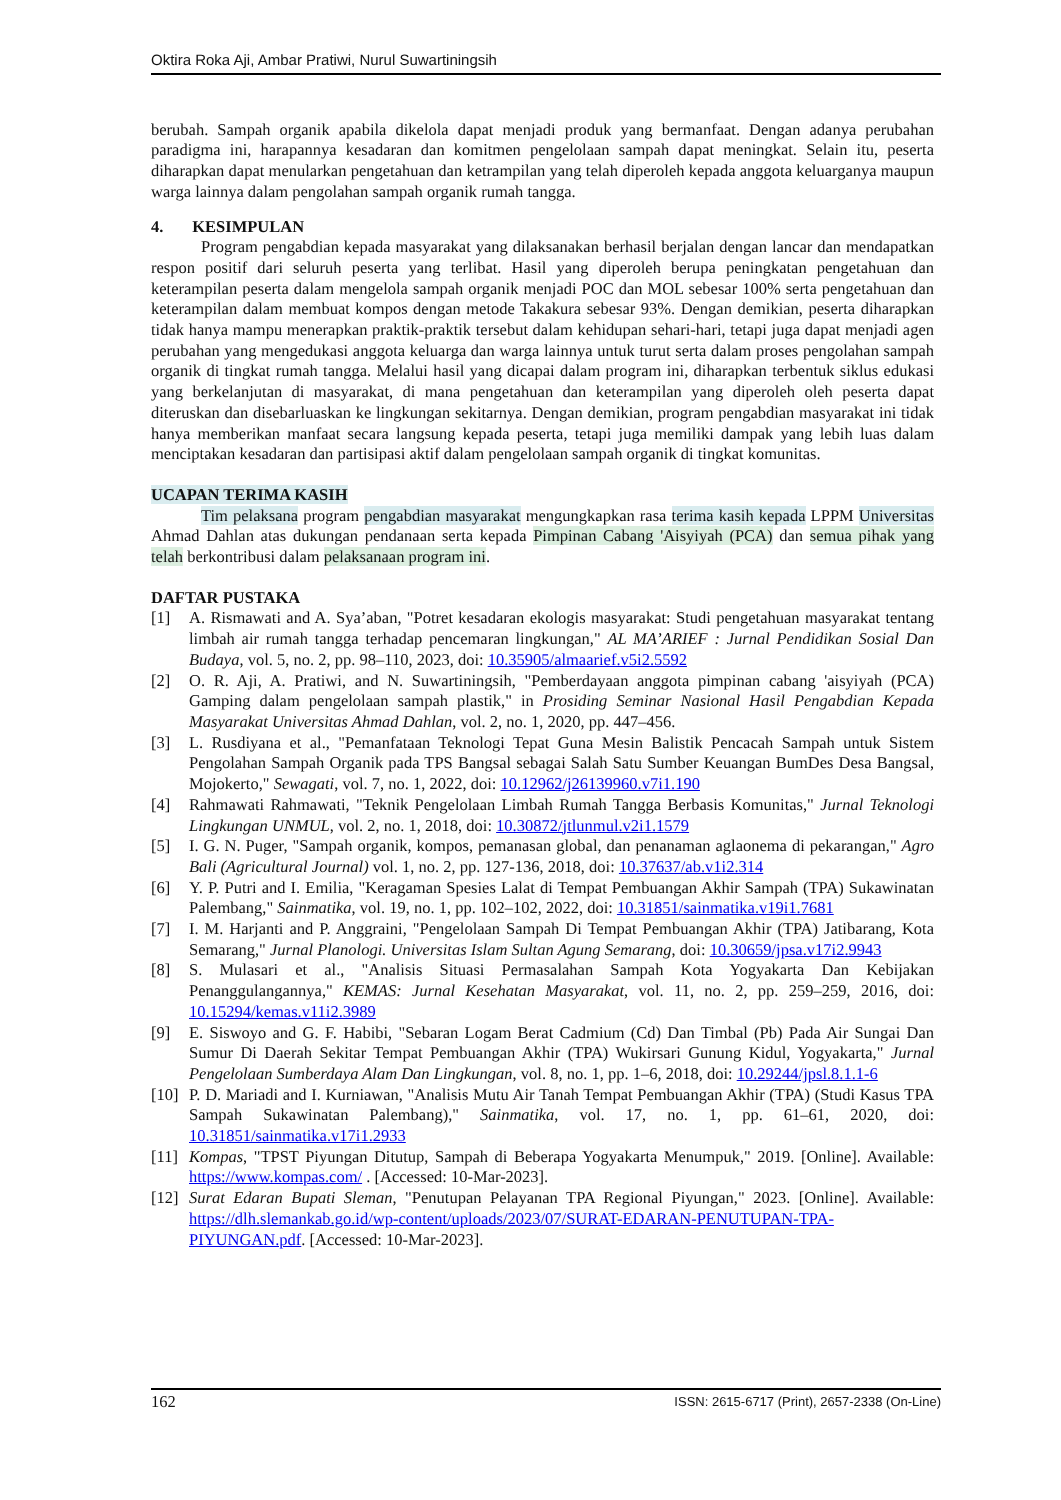Oktira Roka Aji, Ambar Pratiwi, Nurul Suwartiningsih
berubah. Sampah organik apabila dikelola dapat menjadi produk yang bermanfaat. Dengan adanya perubahan paradigma ini, harapannya kesadaran dan komitmen pengelolaan sampah dapat meningkat. Selain itu, peserta diharapkan dapat menularkan pengetahuan dan ketrampilan yang telah diperoleh kepada anggota keluarganya maupun warga lainnya dalam pengolahan sampah organik rumah tangga.
4. KESIMPULAN
Program pengabdian kepada masyarakat yang dilaksanakan berhasil berjalan dengan lancar dan mendapatkan respon positif dari seluruh peserta yang terlibat. Hasil yang diperoleh berupa peningkatan pengetahuan dan keterampilan peserta dalam mengelola sampah organik menjadi POC dan MOL sebesar 100% serta pengetahuan dan keterampilan dalam membuat kompos dengan metode Takakura sebesar 93%. Dengan demikian, peserta diharapkan tidak hanya mampu menerapkan praktik-praktik tersebut dalam kehidupan sehari-hari, tetapi juga dapat menjadi agen perubahan yang mengedukasi anggota keluarga dan warga lainnya untuk turut serta dalam proses pengolahan sampah organik di tingkat rumah tangga. Melalui hasil yang dicapai dalam program ini, diharapkan terbentuk siklus edukasi yang berkelanjutan di masyarakat, di mana pengetahuan dan keterampilan yang diperoleh oleh peserta dapat diteruskan dan disebarluaskan ke lingkungan sekitarnya. Dengan demikian, program pengabdian masyarakat ini tidak hanya memberikan manfaat secara langsung kepada peserta, tetapi juga memiliki dampak yang lebih luas dalam menciptakan kesadaran dan partisipasi aktif dalam pengelolaan sampah organik di tingkat komunitas.
UCAPAN TERIMA KASIH
Tim pelaksana program pengabdian masyarakat mengungkapkan rasa terima kasih kepada LPPM Universitas Ahmad Dahlan atas dukungan pendanaan serta kepada Pimpinan Cabang 'Aisyiyah (PCA) dan semua pihak yang telah berkontribusi dalam pelaksanaan program ini.
DAFTAR PUSTAKA
[1] A. Rismawati and A. Sya’aban, "Potret kesadaran ekologis masyarakat: Studi pengetahuan masyarakat tentang limbah air rumah tangga terhadap pencemaran lingkungan," AL MA’ARIEF : Jurnal Pendidikan Sosial Dan Budaya, vol. 5, no. 2, pp. 98–110, 2023, doi: 10.35905/almaarief.v5i2.5592
[2] O. R. Aji, A. Pratiwi, and N. Suwartiningsih, "Pemberdayaan anggota pimpinan cabang 'aisyiyah (PCA) Gamping dalam pengelolaan sampah plastik," in Prosiding Seminar Nasional Hasil Pengabdian Kepada Masyarakat Universitas Ahmad Dahlan, vol. 2, no. 1, 2020, pp. 447–456.
[3] L. Rusdiyana et al., "Pemanfataan Teknologi Tepat Guna Mesin Balistik Pencacah Sampah untuk Sistem Pengolahan Sampah Organik pada TPS Bangsal sebagai Salah Satu Sumber Keuangan BumDes Desa Bangsal, Mojokerto," Sewagati, vol. 7, no. 1, 2022, doi: 10.12962/j26139960.v7i1.190
[4] Rahmawati Rahmawati, "Teknik Pengelolaan Limbah Rumah Tangga Berbasis Komunitas," Jurnal Teknologi Lingkungan UNMUL, vol. 2, no. 1, 2018, doi: 10.30872/jtlunmul.v2i1.1579
[5] I. G. N. Puger, "Sampah organik, kompos, pemanasan global, dan penanaman aglaonema di pekarangan," Agro Bali (Agricultural Journal) vol. 1, no. 2, pp. 127-136, 2018, doi: 10.37637/ab.v1i2.314
[6] Y. P. Putri and I. Emilia, "Keragaman Spesies Lalat di Tempat Pembuangan Akhir Sampah (TPA) Sukawinatan Palembang," Sainmatika, vol. 19, no. 1, pp. 102–102, 2022, doi: 10.31851/sainmatika.v19i1.7681
[7] I. M. Harjanti and P. Anggraini, "Pengelolaan Sampah Di Tempat Pembuangan Akhir (TPA) Jatibarang, Kota Semarang," Jurnal Planologi. Universitas Islam Sultan Agung Semarang, doi: 10.30659/jpsa.v17i2.9943
[8] S. Mulasari et al., "Analisis Situasi Permasalahan Sampah Kota Yogyakarta Dan Kebijakan Penanggulangannya," KEMAS: Jurnal Kesehatan Masyarakat, vol. 11, no. 2, pp. 259–259, 2016, doi: 10.15294/kemas.v11i2.3989
[9] E. Siswoyo and G. F. Habibi, "Sebaran Logam Berat Cadmium (Cd) Dan Timbal (Pb) Pada Air Sungai Dan Sumur Di Daerah Sekitar Tempat Pembuangan Akhir (TPA) Wukirsari Gunung Kidul, Yogyakarta," Jurnal Pengelolaan Sumberdaya Alam Dan Lingkungan, vol. 8, no. 1, pp. 1–6, 2018, doi: 10.29244/jpsl.8.1.1-6
[10] P. D. Mariadi and I. Kurniawan, "Analisis Mutu Air Tanah Tempat Pembuangan Akhir (TPA) (Studi Kasus TPA Sampah Sukawinatan Palembang)," Sainmatika, vol. 17, no. 1, pp. 61–61, 2020, doi: 10.31851/sainmatika.v17i1.2933
[11] Kompas, "TPST Piyungan Ditutup, Sampah di Beberapa Yogyakarta Menumpuk," 2019. [Online]. Available: https://www.kompas.com/ . [Accessed: 10-Mar-2023].
[12] Surat Edaran Bupati Sleman, "Penutupan Pelayanan TPA Regional Piyungan," 2023. [Online]. Available: https://dlh.slemankab.go.id/wp-content/uploads/2023/07/SURAT-EDARAN-PENUTUPAN-TPA-PIYUNGAN.pdf. [Accessed: 10-Mar-2023].
162 ISSN: 2615-6717 (Print), 2657-2338 (On-Line)